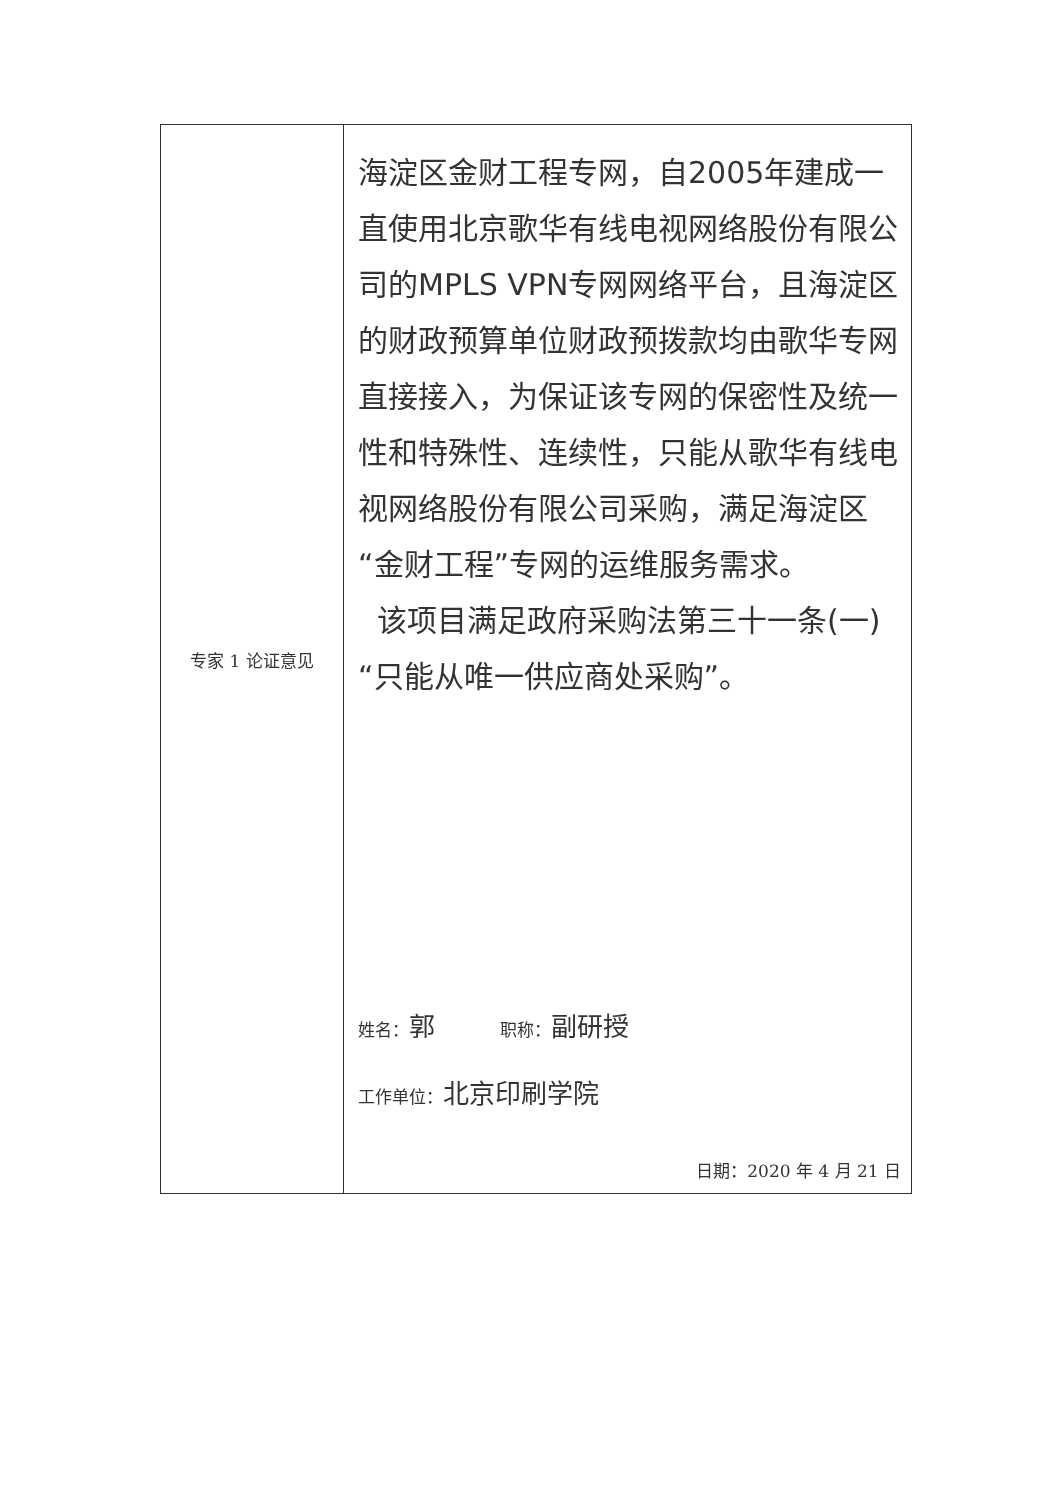| 专家 1 论证意见 | 海淀区金财工程专网，自2005年建成一直使用北京歌华有线电视网络股份有限公司的MPLS VPN专网网络平台，且海淀区的财政预算单位财政预拨款均由歌华专网直接接入，为保证该专网的保密性及统一性和特殊性、连续性，只能从歌华有线电视网络股份有限公司采购，满足海淀区“金财工程”专网的运维服务需求。 该项目满足政府采购法第三十一条(一)“只能从唯一供应商处采购”。 姓名： 郭 职称： 副研授 工作单位： 北京印刷学院 日期：2020 年 4 月 21 日 |